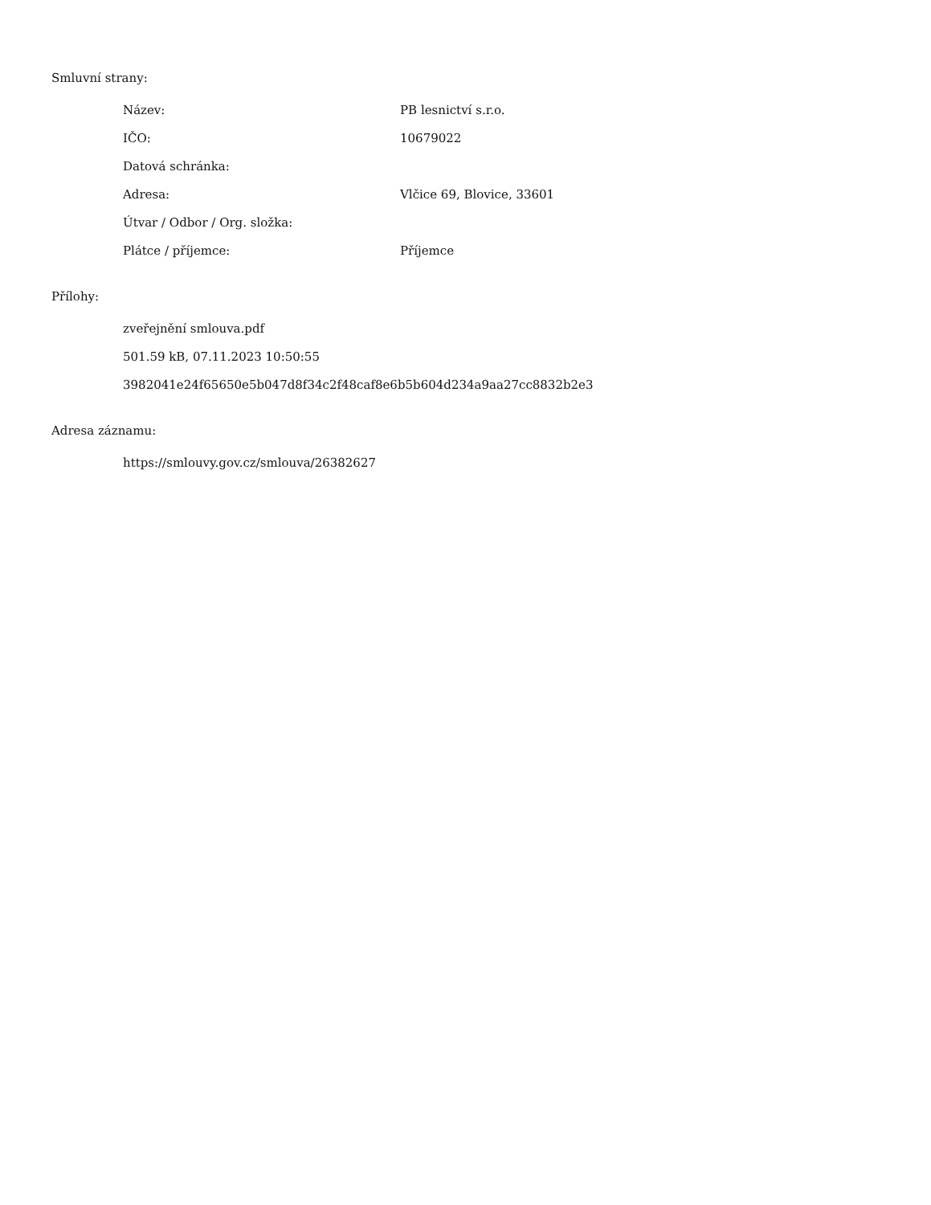Smluvní strany:
| Název: | PB lesnictví s.r.o. |
| IČO: | 10679022 |
| Datová schránka: | |
| Adresa: | Vlčice 69, Blovice, 33601 |
| Útvar / Odbor / Org. složka: | |
| Plátce / příjemce: | Příjemce |
Přílohy:
zveřejnění smlouva.pdf
501.59 kB, 07.11.2023 10:50:55
3982041e24f65650e5b047d8f34c2f48caf8e6b5b604d234a9aa27cc8832b2e3
Adresa záznamu:
https://smlouvy.gov.cz/smlouva/26382627